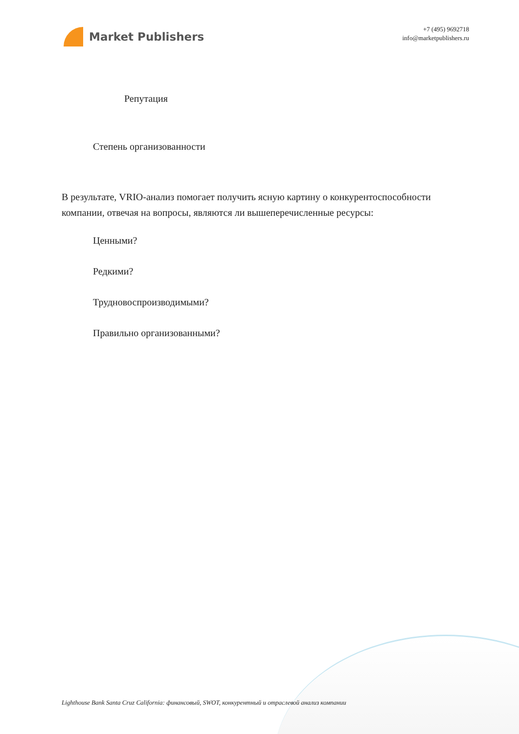Market Publishers
+7 (495) 9692718
info@marketpublishers.ru
Репутация
Степень организованности
В результате, VRIO-анализ помогает получить ясную картину о конкурентоспособности компании, отвечая на вопросы, являются ли вышеперечисленные ресурсы:
Ценными?
Редкими?
Трудновоспроизводимыми?
Правильно организованными?
Lighthouse Bank Santa Cruz California: финансовый, SWOT, конкурентный и отраслевой анализ компании